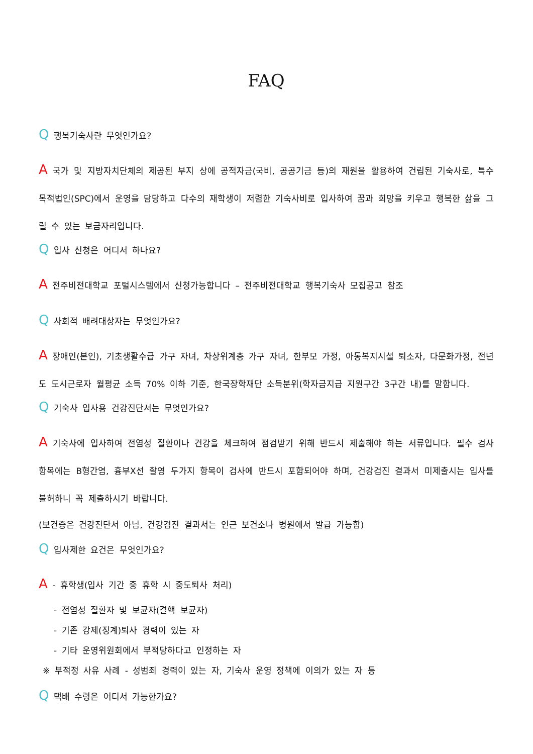FAQ
Q 행복기숙사란 무엇인가요?
A 국가 및 지방자치단체의 제공된 부지 상에 공적자금(국비, 공공기금 등)의 재원을 활용하여 건립된 기숙사로, 특수목적법인(SPC)에서 운영을 담당하고 다수의 재학생이 저렴한 기숙사비로 입사하여 꿈과 희망을 키우고 행복한 삶을 그릴 수 있는 보금자리입니다.
Q 입사 신청은 어디서 하나요?
A 전주비전대학교 포털시스템에서 신청가능합니다 – 전주비전대학교 행복기숙사 모집공고 참조
Q 사회적 배려대상자는 무엇인가요?
A 장애인(본인), 기초생활수급 가구 자녀, 차상위계층 가구 자녀, 한부모 가정, 아동복지시설 퇴소자, 다문화가정, 전년도 도시근로자 월평균 소득 70% 이하 기준, 한국장학재단 소득분위(학자금지급 지원구간 3구간 내)를 말합니다.
Q 기숙사 입사용 건강진단서는 무엇인가요?
A 기숙사에 입사하여 전염성 질환이나 건강을 체크하여 점검받기 위해 반드시 제출해야 하는 서류입니다. 필수 검사항목에는 B형간염, 흉부X선 촬영 두가지 항목이 검사에 반드시 포함되어야 하며, 건강검진 결과서 미제출시는 입사를 불허하니 꼭 제출하시기 바랍니다.
(보건증은 건강진단서 아님, 건강검진 결과서는 인근 보건소나 병원에서 발급 가능함)
Q 입사제한 요건은 무엇인가요?
A - 휴학생(입사 기간 중 휴학 시 중도퇴사 처리)
- 전염성 질환자 및 보균자(결핵 보균자)
- 기존 강제(징계)퇴사 경력이 있는 자
- 기타 운영위원회에서 부적당하다고 인정하는 자
※ 부적정 사유 사례 - 성범죄 경력이 있는 자, 기숙사 운영 정책에 이의가 있는 자 등
Q 택배 수령은 어디서 가능한가요?